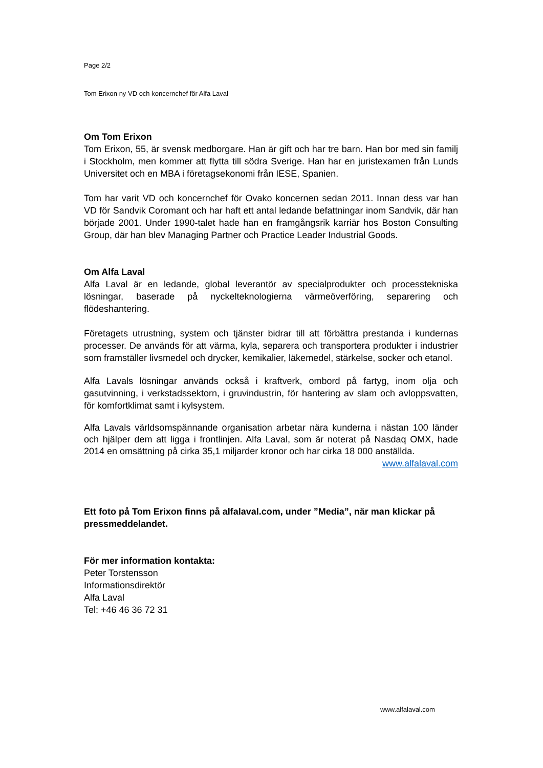Page 2/2
Tom Erixon ny VD och koncernchef för Alfa Laval
Om Tom Erixon
Tom Erixon, 55, är svensk medborgare. Han är gift och har tre barn. Han bor med sin familj i Stockholm, men kommer att flytta till södra Sverige. Han har en juristexamen från Lunds Universitet och en MBA i företagsekonomi från IESE, Spanien.
Tom har varit VD och koncernchef för Ovako koncernen sedan 2011. Innan dess var han VD för Sandvik Coromant och har haft ett antal ledande befattningar inom Sandvik, där han började 2001. Under 1990-talet hade han en framgångsrik karriär hos Boston Consulting Group, där han blev Managing Partner och Practice Leader Industrial Goods.
Om Alfa Laval
Alfa Laval är en ledande, global leverantör av specialprodukter och processtekniska lösningar, baserade på nyckelteknologierna värmeöverföring, separering och flödeshantering.
Företagets utrustning, system och tjänster bidrar till att förbättra prestanda i kundernas processer. De används för att värma, kyla, separera och transportera produkter i industrier som framställer livsmedel och drycker, kemikalier, läkemedel, stärkelse, socker och etanol.
Alfa Lavals lösningar används också i kraftverk, ombord på fartyg, inom olja och gasutvinning, i verkstadssektorn, i gruvindustrin, för hantering av slam och avloppsvatten, för komfortklimat samt i kylsystem.
Alfa Lavals världsomspännande organisation arbetar nära kunderna i nästan 100 länder och hjälper dem att ligga i frontlinjen. Alfa Laval, som är noterat på Nasdaq OMX, hade 2014 en omsättning på cirka 35,1 miljarder kronor och har cirka 18 000 anställda.
www.alfalaval.com
Ett foto på Tom Erixon finns på alfalaval.com, under ”Media”, när man klickar på pressmeddelandet.
För mer information kontakta:
Peter Torstensson
Informationsdirektör
Alfa Laval
Tel: +46 46 36 72 31
www.alfalaval.com